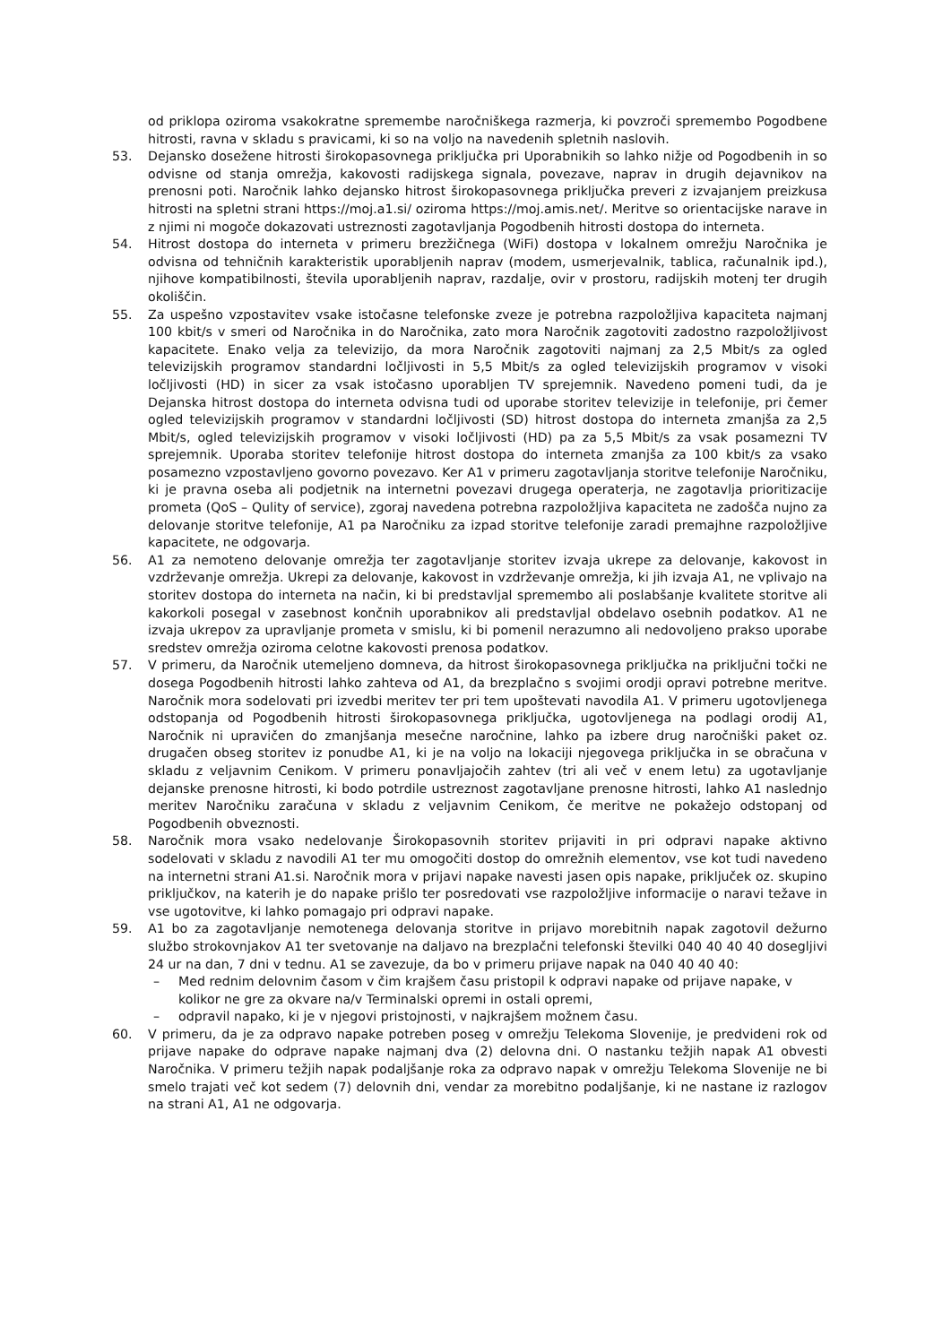od priklopa oziroma vsakokratne spremembe naročniškega razmerja, ki povzroči spremembo Pogodbene hitrosti, ravna v skladu s pravicami, ki so na voljo na navedenih spletnih naslovih.
53. Dejansko dosežene hitrosti širokopasovnega priključka pri Uporabnikih so lahko nižje od Pogodbenih in so odvisne od stanja omrežja, kakovosti radijskega signala, povezave, naprav in drugih dejavnikov na prenosni poti. Naročnik lahko dejansko hitrost širokopasovnega priključka preveri z izvajanjem preizkusa hitrosti na spletni strani https://moj.a1.si/ oziroma https://moj.amis.net/. Meritve so orientacijske narave in z njimi ni mogoče dokazovati ustreznosti zagotavljanja Pogodbenih hitrosti dostopa do interneta.
54. Hitrost dostopa do interneta v primeru brezžičnega (WiFi) dostopa v lokalnem omrežju Naročnika je odvisna od tehničnih karakteristik uporabljenih naprav (modem, usmerjevalnik, tablica, računalnik ipd.), njihove kompatibilnosti, števila uporabljenih naprav, razdalje, ovir v prostoru, radijskih motenj ter drugih okoliščin.
55. Za uspešno vzpostavitev vsake istočasne telefonske zveze je potrebna razpoložljiva kapaciteta najmanj 100 kbit/s v smeri od Naročnika in do Naročnika, zato mora Naročnik zagotoviti zadostno razpoložljivost kapacitete. Enako velja za televizijo, da mora Naročnik zagotoviti najmanj za 2,5 Mbit/s za ogled televizijskih programov standardni ločljivosti in 5,5 Mbit/s za ogled televizijskih programov v visoki ločljivosti (HD) in sicer za vsak istočasno uporabljen TV sprejemnik. Navedeno pomeni tudi, da je Dejanska hitrost dostopa do interneta odvisna tudi od uporabe storitev televizije in telefonije, pri čemer ogled televizijskih programov v standardni ločljivosti (SD) hitrost dostopa do interneta zmanjša za 2,5 Mbit/s, ogled televizijskih programov v visoki ločljivosti (HD) pa za 5,5 Mbit/s za vsak posamezni TV sprejemnik. Uporaba storitev telefonije hitrost dostopa do interneta zmanjša za 100 kbit/s za vsako posamezno vzpostavljeno govorno povezavo. Ker A1 v primeru zagotavljanja storitve telefonije Naročniku, ki je pravna oseba ali podjetnik na internetni povezavi drugega operaterja, ne zagotavlja prioritizacije prometa (QoS – Qulity of service), zgoraj navedena potrebna razpoložljiva kapaciteta ne zadošča nujno za delovanje storitve telefonije, A1 pa Naročniku za izpad storitve telefonije zaradi premajhne razpoložljive kapacitete, ne odgovarja.
56. A1 za nemoteno delovanje omrežja ter zagotavljanje storitev izvaja ukrepe za delovanje, kakovost in vzdrževanje omrežja. Ukrepi za delovanje, kakovost in vzdrževanje omrežja, ki jih izvaja A1, ne vplivajo na storitev dostopa do interneta na način, ki bi predstavljal spremembo ali poslabšanje kvalitete storitve ali kakorkoli posegal v zasebnost končnih uporabnikov ali predstavljal obdelavo osebnih podatkov. A1 ne izvaja ukrepov za upravljanje prometa v smislu, ki bi pomenil nerazumno ali nedovoljeno prakso uporabe sredstev omrežja oziroma celotne kakovosti prenosa podatkov.
57. V primeru, da Naročnik utemeljeno domneva, da hitrost širokopasovnega priključka na priključni točki ne dosega Pogodbenih hitrosti lahko zahteva od A1, da brezplačno s svojimi orodji opravi potrebne meritve. Naročnik mora sodelovati pri izvedbi meritev ter pri tem upoštevati navodila A1. V primeru ugotovljenega odstopanja od Pogodbenih hitrosti širokopasovnega priključka, ugotovljenega na podlagi orodij A1, Naročnik ni upravičen do zmanjšanja mesečne naročnine, lahko pa izbere drug naročniški paket oz. drugačen obseg storitev iz ponudbe A1, ki je na voljo na lokaciji njegovega priključka in se obračuna v skladu z veljavnim Cenikom. V primeru ponavljajočih zahtev (tri ali več v enem letu) za ugotavljanje dejanske prenosne hitrosti, ki bodo potrdile ustreznost zagotavljane prenosne hitrosti, lahko A1 naslednjo meritev Naročniku zaračuna v skladu z veljavnim Cenikom, če meritve ne pokažejo odstopanj od Pogodbenih obveznosti.
58. Naročnik mora vsako nedelovanje Širokopasovnih storitev prijaviti in pri odpravi napake aktivno sodelovati v skladu z navodili A1 ter mu omogočiti dostop do omrežnih elementov, vse kot tudi navedeno na internetni strani A1.si. Naročnik mora v prijavi napake navesti jasen opis napake, priključek oz. skupino priključkov, na katerih je do napake prišlo ter posredovati vse razpoložljive informacije o naravi težave in vse ugotovitve, ki lahko pomagajo pri odpravi napake.
59. A1 bo za zagotavljanje nemotenega delovanja storitve in prijavo morebitnih napak zagotovil dežurno službo strokovnjakov A1 ter svetovanje na daljavo na brezplačni telefonski številki 040 40 40 40 dosegljivi 24 ur na dan, 7 dni v tednu. A1 se zavezuje, da bo v primeru prijave napak na 040 40 40 40:
– Med rednim delovnim časom v čim krajšem času pristopil k odpravi napake od prijave napake, v kolikor ne gre za okvare na/v Terminalski opremi in ostali opremi,
– odpravil napako, ki je v njegovi pristojnosti, v najkrajšem možnem času.
60. V primeru, da je za odpravo napake potreben poseg v omrežju Telekoma Slovenije, je predvideni rok od prijave napake do odprave napake najmanj dva (2) delovna dni. O nastanku težjih napak A1 obvesti Naročnika. V primeru težjih napak podaljšanje roka za odpravo napak v omrežju Telekoma Slovenije ne bi smelo trajati več kot sedem (7) delovnih dni, vendar za morebitno podaljšanje, ki ne nastane iz razlogov na strani A1, A1 ne odgovarja.